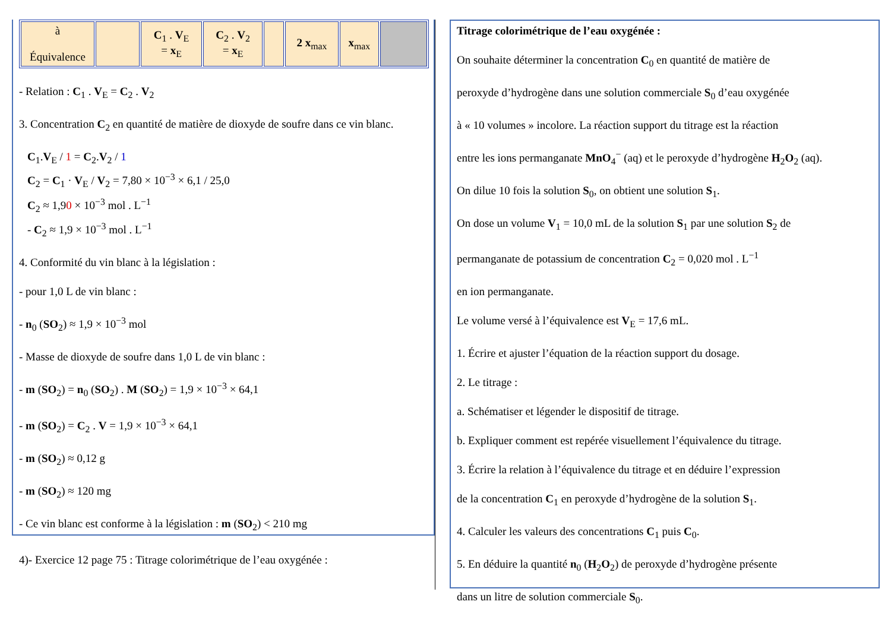| à Équivalence | | C<sub>1</sub> . V<sub>E</sub> = x<sub>E</sub> | C<sub>2</sub> . V<sub>2</sub> = x<sub>E</sub> | | 2 x<sub>max</sub> | x<sub>max</sub> | |
- Relation : C<sub>1</sub> . V<sub>E</sub> = C<sub>2</sub> . V<sub>2</sub>
3. Concentration C<sub>2</sub> en quantité de matière de dioxyde de soufre dans ce vin blanc.
C<sub>1</sub>.V<sub>E</sub> / 1 = C<sub>2</sub>.V<sub>2</sub> / 1
C<sub>2</sub> = C<sub>1</sub> · V<sub>E</sub> / V<sub>2</sub> = 7,80 × 10<sup>−3</sup> × 6,1 / 25,0
C<sub>2</sub> ≈ 1,90 × 10<sup>−3</sup> mol . L<sup>−1</sup>
- C<sub>2</sub> ≈ 1,9 × 10<sup>−3</sup> mol . L<sup>−1</sup>
4. Conformité du vin blanc à la législation :
- pour 1,0 L de vin blanc :
- n<sub>0</sub> (SO<sub>2</sub>) ≈ 1,9 × 10<sup>−3</sup> mol
- Masse de dioxyde de soufre dans 1,0 L de vin blanc :
- m (SO<sub>2</sub>) = n<sub>0</sub> (SO<sub>2</sub>) . M (SO<sub>2</sub>) = 1,9 × 10<sup>−3</sup> × 64,1
- m (SO<sub>2</sub>) = C<sub>2</sub> . V = 1,9 × 10<sup>−3</sup> × 64,1
- m (SO<sub>2</sub>) ≈ 0,12 g
- m (SO<sub>2</sub>) ≈ 120 mg
- Ce vin blanc est conforme à la législation : m (SO<sub>2</sub>) < 210 mg
4)- Exercice 12 page 75 : Titrage colorimétrique de l’eau oxygénée :
Titrage colorimétrique de l’eau oxygénée :
On souhaite déterminer la concentration C<sub>0</sub> en quantité de matière de
peroxyde d’hydrogène dans une solution commerciale S<sub>0</sub> d’eau oxygénée
à « 10 volumes » incolore. La réaction support du titrage est la réaction
entre les ions permanganate MnO<sub>4</sub><sup>−</sup> (aq) et le peroxyde d’hydrogène H<sub>2</sub>O<sub>2</sub> (aq).
On dilue 10 fois la solution S<sub>0</sub>, on obtient une solution S<sub>1</sub>.
On dose un volume V<sub>1</sub> = 10,0 mL de la solution S<sub>1</sub> par une solution S<sub>2</sub> de
permanganate de potassium de concentration C<sub>2</sub> = 0,020 mol . L<sup>−1</sup>
en ion permanganate.
Le volume versé à l’équivalence est V<sub>E</sub> = 17,6 mL.
1. Écrire et ajuster l’équation de la réaction support du dosage.
2. Le titrage :
a. Schématiser et légender le dispositif de titrage.
b. Expliquer comment est repérée visuellement l’équivalence du titrage.
3. Écrire la relation à l’équivalence du titrage et en déduire l’expression
de la concentration C<sub>1</sub> en peroxyde d’hydrogène de la solution S<sub>1</sub>.
4. Calculer les valeurs des concentrations C<sub>1</sub> puis C<sub>0</sub>.
5. En déduire la quantité n<sub>0</sub> (H<sub>2</sub>O<sub>2</sub>) de peroxyde d’hydrogène présente
dans un litre de solution commerciale S<sub>0</sub>.